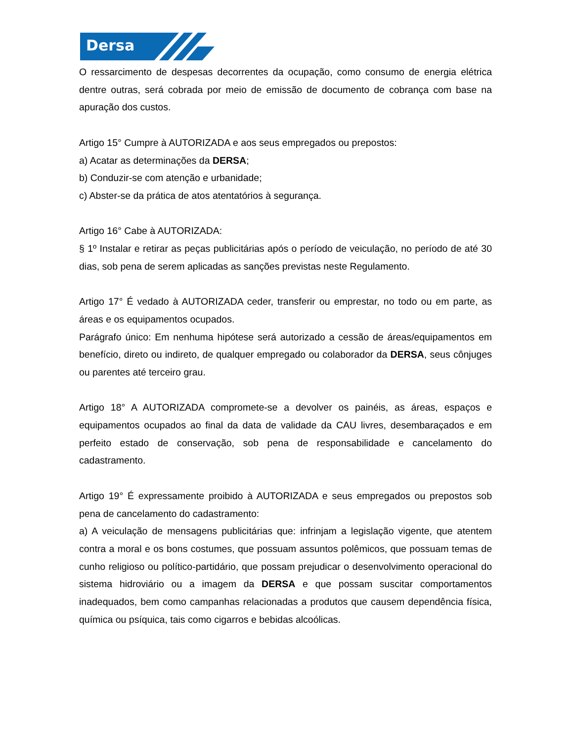Dersa
O ressarcimento de despesas decorrentes da ocupação, como consumo de energia elétrica dentre outras, será cobrada por meio de emissão de documento de cobrança com base na apuração dos custos.
Artigo 15° Cumpre à AUTORIZADA e aos seus empregados ou prepostos:
a) Acatar as determinações da DERSA;
b) Conduzir-se com atenção e urbanidade;
c) Abster-se da prática de atos atentatórios à segurança.
Artigo 16° Cabe à AUTORIZADA:
§ 1º Instalar e retirar as peças publicitárias após o período de veiculação, no período de até 30 dias, sob pena de serem aplicadas as sanções previstas neste Regulamento.
Artigo 17° É vedado à AUTORIZADA ceder, transferir ou emprestar, no todo ou em parte, as áreas e os equipamentos ocupados.
Parágrafo único: Em nenhuma hipótese será autorizado a cessão de áreas/equipamentos em benefício, direto ou indireto, de qualquer empregado ou colaborador da DERSA, seus cônjuges ou parentes até terceiro grau.
Artigo 18° A AUTORIZADA compromete-se a devolver os painéis, as áreas, espaços e equipamentos ocupados ao final da data de validade da CAU livres, desembaraçados e em perfeito estado de conservação, sob pena de responsabilidade e cancelamento do cadastramento.
Artigo 19° É expressamente proibido à AUTORIZADA e seus empregados ou prepostos sob pena de cancelamento do cadastramento:
a) A veiculação de mensagens publicitárias que: infrinjam a legislação vigente, que atentem contra a moral e os bons costumes, que possuam assuntos polêmicos, que possuam temas de cunho religioso ou político-partidário, que possam prejudicar o desenvolvimento operacional do sistema hidroviário ou a imagem da DERSA e que possam suscitar comportamentos inadequados, bem como campanhas relacionadas a produtos que causem dependência física, química ou psíquica, tais como cigarros e bebidas alcoólicas.